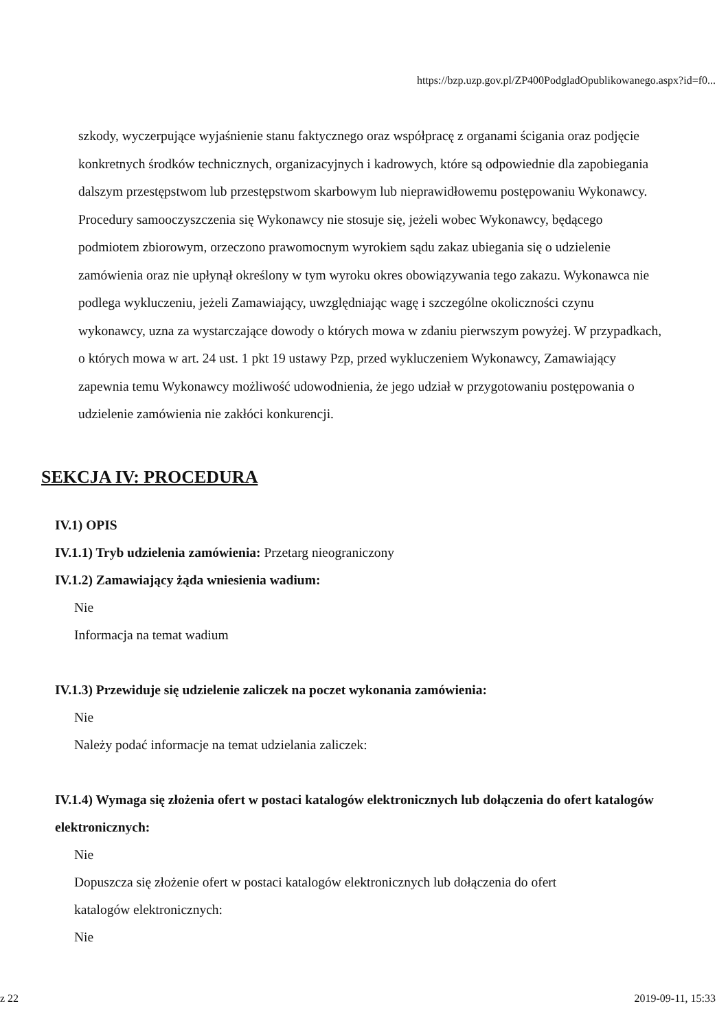https://bzp.uzp.gov.pl/ZP400PodgladOpublikowanego.aspx?id=f0...
szkody, wyczerpujące wyjaśnienie stanu faktycznego oraz współpracę z organami ścigania oraz podjęcie konkretnych środków technicznych, organizacyjnych i kadrowych, które są odpowiednie dla zapobiegania dalszym przestępstwom lub przestępstwom skarbowym lub nieprawidłowemu postępowaniu Wykonawcy. Procedury samooczyszczenia się Wykonawcy nie stosuje się, jeżeli wobec Wykonawcy, będącego podmiotem zbiorowym, orzeczono prawomocnym wyrokiem sądu zakaz ubiegania się o udzielenie zamówienia oraz nie upłynął określony w tym wyroku okres obowiązywania tego zakazu. Wykonawca nie podlega wykluczeniu, jeżeli Zamawiający, uwzględniając wagę i szczególne okoliczności czynu wykonawcy, uzna za wystarczające dowody o których mowa w zdaniu pierwszym powyżej. W przypadkach, o których mowa w art. 24 ust. 1 pkt 19 ustawy Pzp, przed wykluczeniem Wykonawcy, Zamawiający zapewnia temu Wykonawcy możliwość udowodnienia, że jego udział w przygotowaniu postępowania o udzielenie zamówienia nie zakłóci konkurencji.
SEKCJA IV: PROCEDURA
IV.1) OPIS
IV.1.1) Tryb udzielenia zamówienia: Przetarg nieograniczony
IV.1.2) Zamawiający żąda wniesienia wadium:
Nie
Informacja na temat wadium
IV.1.3) Przewiduje się udzielenie zaliczek na poczet wykonania zamówienia:
Nie
Należy podać informacje na temat udzielania zaliczek:
IV.1.4) Wymaga się złożenia ofert w postaci katalogów elektronicznych lub dołączenia do ofert katalogów elektronicznych:
Nie
Dopuszcza się złożenie ofert w postaci katalogów elektronicznych lub dołączenia do ofert
katalogów elektronicznych:
Nie
z 22 2019-09-11, 15:33